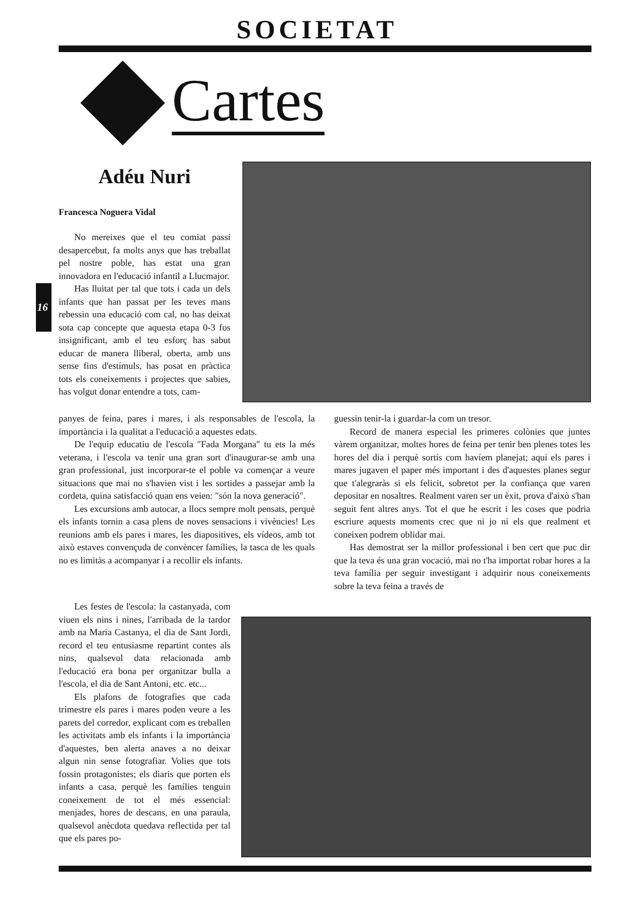SOCIETAT
Cartes
Adéu Nuri
Francesca Noguera Vidal
No mereixes que el teu comiat passi desapercebut, fa molts anys que has treballat pel nostre poble, has estat una gran innovadora en l'educació infantil a Llucmajor.
Has lluitat per tal que tots i cada un dels infants que han passat per les teves mans rebessin una educació com cal, no has deixat sota cap concepte que aquesta etapa 0-3 fos insignificant, amb el teu esforç has sabut educar de manera lliberal, oberta, amb uns sense fins d'estímuls, has posat en pràctica tots els coneixements i projectes que sabies, has volgut donar entendre a tots, cam-
16
panyes de feina, pares i mares, i als responsables de l'escola, la importància i la qualitat a l'educació a aquestes edats.
De l'equip educatiu de l'escola "Fada Morgana" tu ets la més veterana, i l'escola va tenir una gran sort d'inaugurar-se amb una gran professional, just incorporar-te el poble va començar a veure situacions que mai no s'havien vist i les sortides a passejar amb la cordeta, quina satisfacció quan ens veien: "són la nova generació".
Les excursions amb autocar, a llocs sempre molt pensats, perquè els infants tornin a casa plens de noves sensacions i vivències! Les reunions amb els pares i mares, les diapositives, els vídeos, amb tot això estaves convençuda de convèncer famílies, la tasca de les quals no es limitàs a acompanyar i a recollir els infants.
Les festes de l'escola: la castanyada, com viuen els nins i nines, l'arribada de la tardor amb na Maria Castanya, el dia de Sant Jordi, record el teu entusiasme repartint contes als nins, qualsevol data relacionada amb l'educació era bona per organitzar bulla a l'escola, el dia de Sant Antoni, etc. etc...
Els plafons de fotografies que cada trimestre els pares i mares poden veure a les parets del corredor, explicant com es treballen les activitats amb els infants i la importància d'aquestes, ben alerta anaves a no deixar algun nin sense fotografiar. Volies que tots fossin protagonistes; els diaris que porten els infants a casa, perquè les famílies tenguin coneixement de tot el més essencial: menjades, hores de descans, en una paraula, qualsevol anècdota quedava reflectida per tal que els pares po-
guessin tenir-la i guardar-la com un tresor.
Record de manera especial les primeres colònies que juntes vàrem organitzar, moltes hores de feina per tenir ben plenes totes les hores del dia i perquè sortís com havíem planejat; aquí els pares i mares jugaven el paper més important i des d'aquestes planes segur que t'alegraràs si els felicit, sobretot per la confiança que varen depositar en nosaltres. Realment varen ser un èxit, prova d'això s'han seguit fent altres anys. Tot el que he escrit i les coses que podria escriure aquests moments crec que ni jo ni els que realment et coneixen podrem oblidar mai.
Has demostrat ser la millor professional i ben cert que puc dir que la teva és una gran vocació, mai no t'ha importat robar hores a la teva família per seguir investigant i adquirir nous coneixements sobre la teva feina a través de